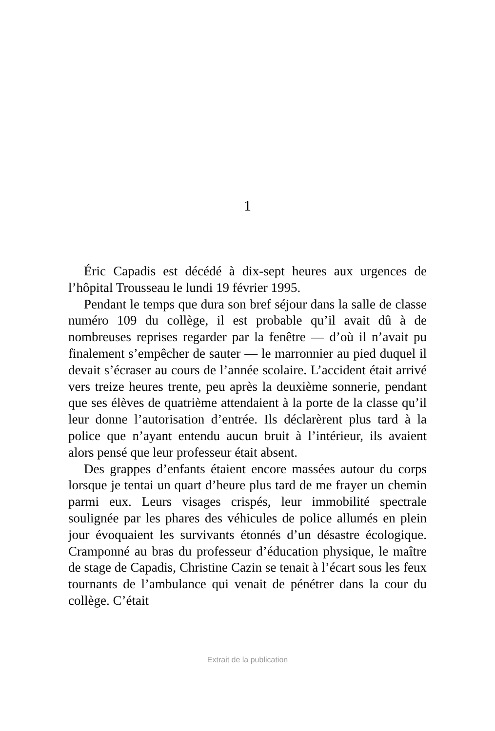1
Éric Capadis est décédé à dix-sept heures aux urgences de l’hôpital Trousseau le lundi 19 février 1995.
Pendant le temps que dura son bref séjour dans la salle de classe numéro 109 du collège, il est probable qu’il avait dû à de nombreuses reprises regarder par la fenêtre — d’où il n’avait pu finalement s’empêcher de sauter — le marronnier au pied duquel il devait s’écraser au cours de l’année scolaire. L’accident était arrivé vers treize heures trente, peu après la deuxième sonnerie, pendant que ses élèves de quatrième attendaient à la porte de la classe qu’il leur donne l’autorisation d’entrée. Ils déclarèrent plus tard à la police que n’ayant entendu aucun bruit à l’intérieur, ils avaient alors pensé que leur professeur était absent.
Des grappes d’enfants étaient encore massées autour du corps lorsque je tentai un quart d’heure plus tard de me frayer un chemin parmi eux. Leurs visages crispés, leur immobilité spectrale soulignée par les phares des véhicules de police allumés en plein jour évoquaient les survivants étonnés d’un désastre écologique. Cramponné au bras du professeur d’éducation physique, le maître de stage de Capadis, Christine Cazin se tenait à l’écart sous les feux tournants de l’ambulance qui venait de pénétrer dans la cour du collège. C’était
Extrait de la publication